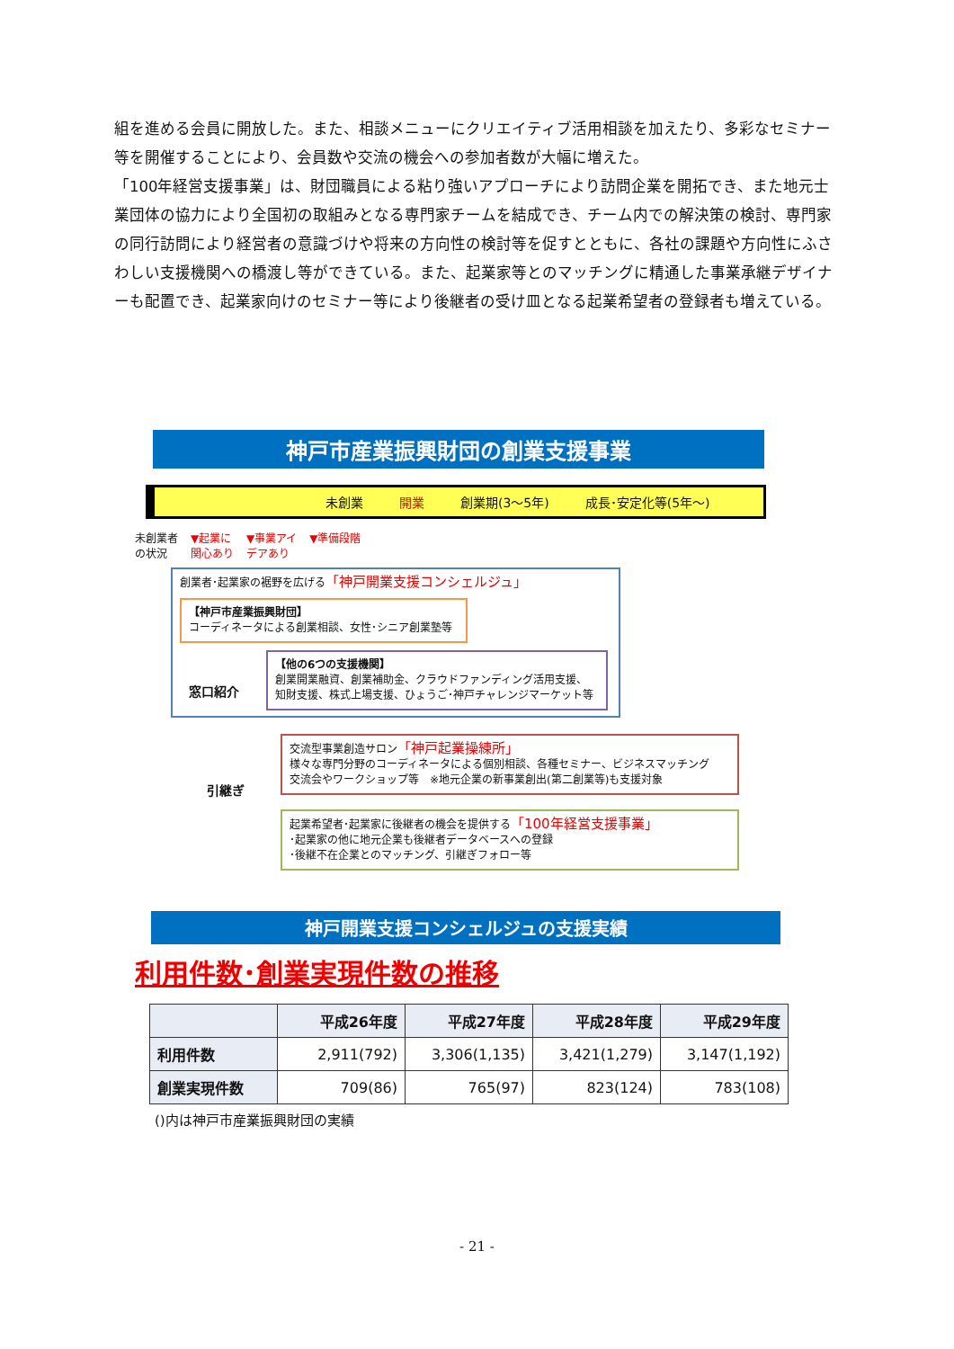組を進める会員に開放した。また、相談メニューにクリエイティブ活用相談を加えたり、多彩なセミナー等を開催することにより、会員数や交流の機会への参加者数が大幅に増えた。
「100年経営支援事業」は、財団職員による粘り強いアプローチにより訪問企業を開拓でき、また地元士業団体の協力により全国初の取組みとなる専門家チームを結成でき、チーム内での解決策の検討、専門家の同行訪問により経営者の意識づけや将来の方向性の検討等を促すとともに、各社の課題や方向性にふさわしい支援機関への橋渡し等ができている。また、起業家等とのマッチングに精通した事業承継デザイナーも配置でき、起業家向けのセミナー等により後継者の受け皿となる起業希望者の登録者も増えている。
神戸市産業振興財団の創業支援事業
未創業 開業 創業期(3～5年) 成長･安定化等(5年～)
未創業者
の状況 ▼起業に
関心あり ▼事業アイ
デアあり ▼準備段階
創業者･起業家の裾野を広げる「神戸開業支援コンシェルジュ」
【神戸市産業振興財団】
コーディネータによる創業相談、女性･シニア創業塾等
窓口紹介
【他の6つの支援機関】
創業開業融資、創業補助金、クラウドファンディング活用支援、
知財支援、株式上場支援、ひょうご･神戸チャレンジマーケット等
引継ぎ
交流型事業創造サロン「神戸起業操練所」
様々な専門分野のコーディネータによる個別相談、各種セミナー、ビジネスマッチング
交流会やワークショップ等　※地元企業の新事業創出(第二創業等)も支援対象
起業希望者･起業家に後継者の機会を提供する「100年経営支援事業」
･起業家の他に地元企業も後継者データベースへの登録
･後継不在企業とのマッチング、引継ぎフォロー等
神戸開業支援コンシェルジュの支援実績
利用件数･創業実現件数の推移
| | 平成26年度 | 平成27年度 | 平成28年度 | 平成29年度 |
| --- | --- | --- | --- | --- |
| 利用件数 | 2,911(792) | 3,306(1,135) | 3,421(1,279) | 3,147(1,192) |
| 創業実現件数 | 709(86) | 765(97) | 823(124) | 783(108) |
()内は神戸市産業振興財団の実績
- 21 -